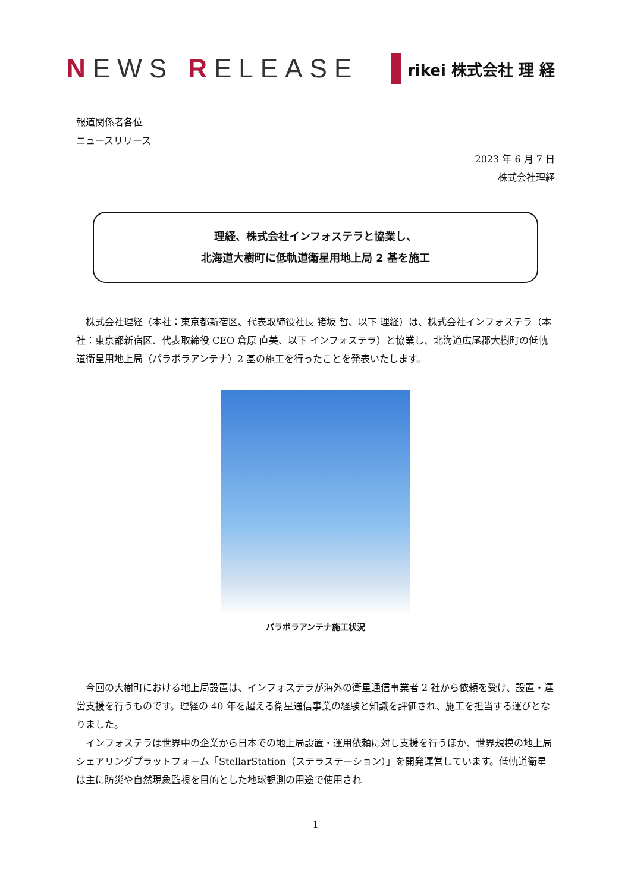NEWS RELEASE
rikei 株式会社 理 経
報道関係者各位
ニュースリリース
2023 年 6 月 7 日
株式会社理経
理経、株式会社インフォステラと協業し、
北海道大樹町に低軌道衛星用地上局 2 基を施工
株式会社理経（本社：東京都新宿区、代表取締役社長 猪坂 哲、以下 理経）は、株式会社インフォステラ（本社：東京都新宿区、代表取締役 CEO 倉原 直美、以下 インフォステラ）と協業し、北海道広尾郡大樹町の低軌道衛星用地上局（パラボラアンテナ）2 基の施工を行ったことを発表いたします。
パラボラアンテナ施工状況
今回の大樹町における地上局設置は、インフォステラが海外の衛星通信事業者 2 社から依頼を受け、設置・運営支援を行うものです。理経の 40 年を超える衛星通信事業の経験と知識を評価され、施工を担当する運びとなりました。
インフォステラは世界中の企業から日本での地上局設置・運用依頼に対し支援を行うほか、世界規模の地上局シェアリングプラットフォーム「StellarStation（ステラステーション）」を開発運営しています。低軌道衛星は主に防災や自然現象監視を目的とした地球観測の用途で使用され
1